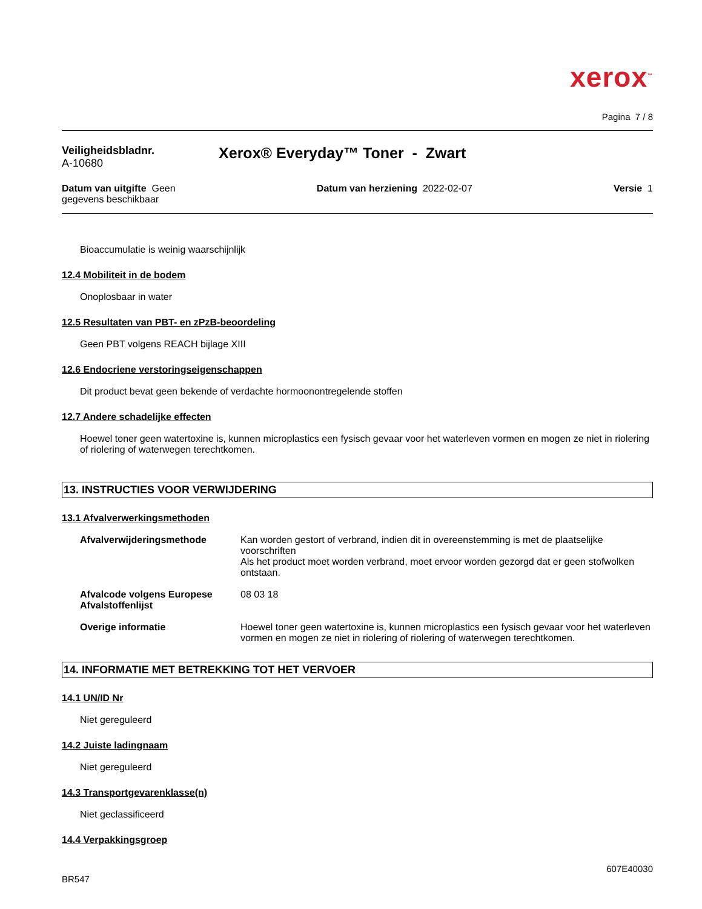xerox<sup>™</sup>
Pagina 7 / 8
Veiligheidsbladnr.
A-10680
Xerox® Everyday™ Toner - Zwart
Datum van uitgifte Geen
gegevens beschikbaar
Datum van herziening 2022-02-07
Versie 1
Bioaccumulatie is weinig waarschijnlijk
12.4 Mobiliteit in de bodem
Onoplosbaar in water
12.5 Resultaten van PBT- en zPzB-beoordeling
Geen PBT volgens REACH bijlage XIII
12.6 Endocriene verstoringseigenschappen
Dit product bevat geen bekende of verdachte hormoonontregelende stoffen
12.7 Andere schadelijke effecten
Hoewel toner geen watertoxine is, kunnen microplastics een fysisch gevaar voor het waterleven vormen en mogen ze niet in riolering of riolering of waterwegen terechtkomen.
13. INSTRUCTIES VOOR VERWIJDERING
13.1 Afvalverwerkingsmethoden
Afvalverwijderingsmethode Kan worden gestort of verbrand, indien dit in overeenstemming is met de plaatselijke voorschriften
Als het product moet worden verbrand, moet ervoor worden gezorgd dat er geen stofwolken ontstaan.
Afvalcode volgens Europese Afvalstoffenlijst
08 03 18
Overige informatie Hoewel toner geen watertoxine is, kunnen microplastics een fysisch gevaar voor het waterleven vormen en mogen ze niet in riolering of riolering of waterwegen terechtkomen.
14. INFORMATIE MET BETREKKING TOT HET VERVOER
14.1 UN/ID Nr
Niet gereguleerd
14.2 Juiste ladingnaam
Niet gereguleerd
14.3 Transportgevarenklasse(n)
Niet geclassificeerd
14.4 Verpakkingsgroep
607E40030
BR547